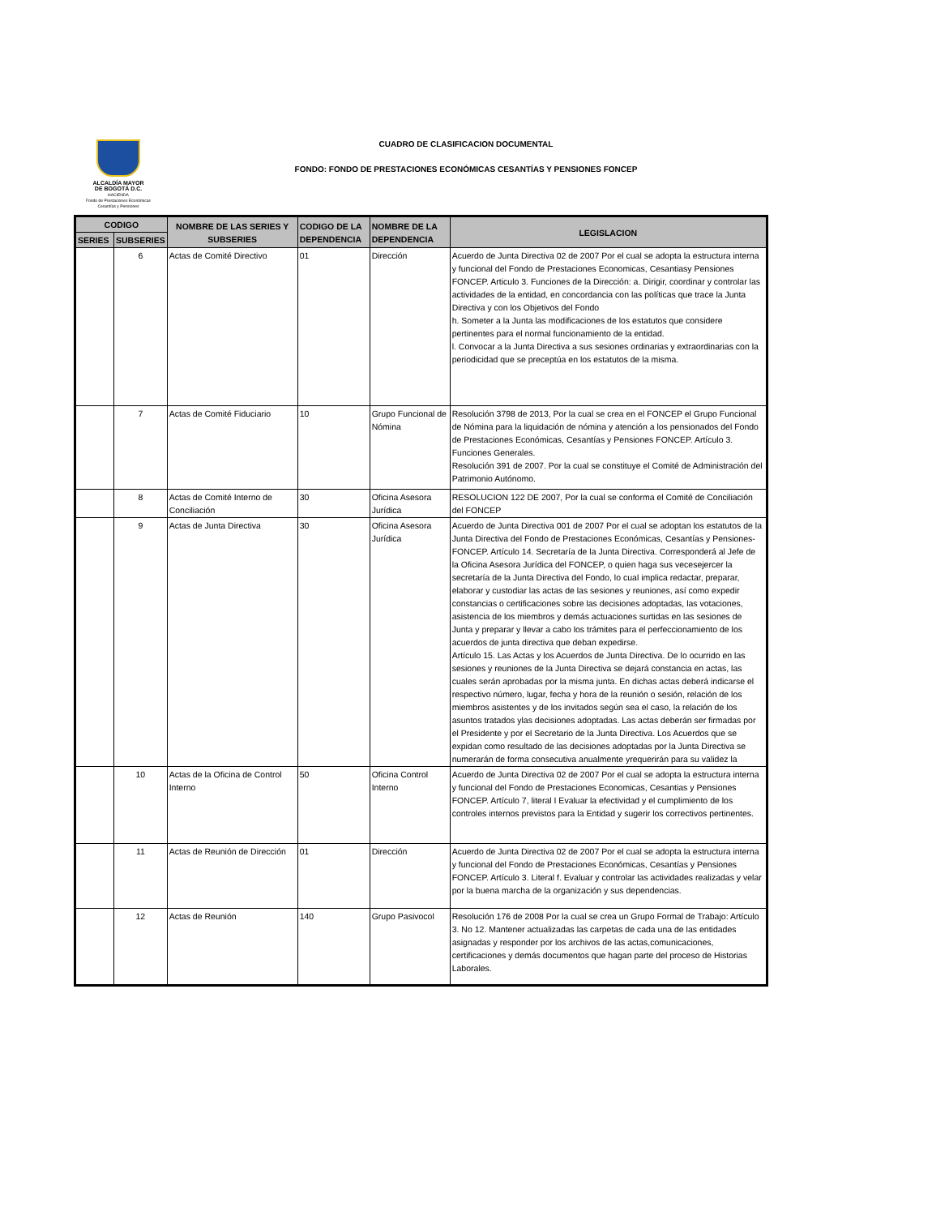ALCALDÍA MAYOR
DE BOGOTÁ D.C.
HACIENDA
Fondo de Prestaciones Económicas Cesantías y Pensiones
CUADRO DE CLASIFICACION DOCUMENTAL
FONDO: FONDO DE PRESTACIONES ECONÓMICAS CESANTÍAS Y PENSIONES FONCEP
| CODIGO | | NOMBRE DE LAS SERIES Y SUBSERIES | CODIGO DE LA DEPENDENCIA | NOMBRE DE LA DEPENDENCIA | LEGISLACION |
| --- | --- | --- | --- | --- | --- |
| SERIES | SUBSERIES | | | | |
| | 6 | Actas de Comité Directivo | 01 | Dirección | Acuerdo de Junta Directiva 02 de 2007 Por el cual se adopta la estructura interna y funcional del Fondo de Prestaciones Economicas, Cesantiasy Pensiones FONCEP. Articulo 3. Funciones de la Dirección: a. Dirigir, coordinar y controlar las actividades de la entidad, en concordancia con las políticas que trace la Junta Directiva y con los Objetivos del Fondo h. Someter a la Junta las modificaciones de los estatutos que considere pertinentes para el normal funcionamiento de la entidad. l. Convocar a la Junta Directiva a sus sesiones ordinarias y extraordinarias con la periodicidad que se preceptúa en los estatutos de la misma. |
| | 7 | Actas de Comité Fiduciario | 10 | Grupo Funcional de Nómina | Resolución 3798 de 2013, Por la cual se crea en el FONCEP el Grupo Funcional de Nómina para la liquidación de nómina y atención a los pensionados del Fondo de Prestaciones Económicas, Cesantías y Pensiones FONCEP. Artículo 3. Funciones Generales. Resolución 391 de 2007. Por la cual se constituye el Comité de Administración del Patrimonio Autónomo. |
| | 8 | Actas de Comité Interno de Conciliación | 30 | Oficina Asesora Jurídica | RESOLUCION 122 DE 2007, Por la cual se conforma el Comité de Conciliación del FONCEP |
| | 9 | Actas de Junta Directiva | 30 | Oficina Asesora Jurídica | Acuerdo de Junta Directiva 001 de 2007 Por el cual se adoptan los estatutos de la Junta Directiva del Fondo de Prestaciones Económicas, Cesantías y Pensiones-FONCEP. Artículo 14. Secretaría de la Junta Directiva. Corresponderá al Jefe de la Oficina Asesora Jurídica del FONCEP, o quien haga sus vecesejercer la secretaría de la Junta Directiva del Fondo, lo cual implica redactar, preparar, elaborar y custodiar las actas de las sesiones y reuniones, así como expedir constancias o certificaciones sobre las decisiones adoptadas, las votaciones, asistencia de los miembros y demás actuaciones surtidas en las sesiones de Junta y preparar y llevar a cabo los trámites para el perfeccionamiento de los acuerdos de junta directiva que deban expedirse. Artículo 15. Las Actas y los Acuerdos de Junta Directiva. De lo ocurrido en las sesiones y reuniones de la Junta Directiva se dejará constancia en actas, las cuales serán aprobadas por la misma junta. En dichas actas deberá indicarse el respectivo número, lugar, fecha y hora de la reunión o sesión, relación de los miembros asistentes y de los invitados según sea el caso, la relación de los asuntos tratados ylas decisiones adoptadas. Las actas deberán ser firmadas por el Presidente y por el Secretario de la Junta Directiva. Los Acuerdos que se expidan como resultado de las decisiones adoptadas por la Junta Directiva se numerarán de forma consecutiva anualmente yrequerirán para su validez la |
| | 10 | Actas de la Oficina de Control Interno | 50 | Oficina Control Interno | Acuerdo de Junta Directiva 02 de 2007 Por el cual se adopta la estructura interna y funcional del Fondo de Prestaciones Economicas, Cesantias y Pensiones FONCEP. Artículo 7, literal I Evaluar la efectividad y el cumplimiento de los controles internos previstos para la Entidad y sugerir los correctivos pertinentes. |
| | 11 | Actas de Reunión de Dirección | 01 | Dirección | Acuerdo de Junta Directiva 02 de 2007 Por el cual se adopta la estructura interna y funcional del Fondo de Prestaciones Económicas, Cesantías y Pensiones FONCEP. Artículo 3. Literal f. Evaluar y controlar las actividades realizadas y velar por la buena marcha de la organización y sus dependencias. |
| | 12 | Actas de Reunión | 140 | Grupo Pasivocol | Resolución 176 de 2008 Por la cual se crea un Grupo Formal de Trabajo: Artículo 3. No 12. Mantener actualizadas las carpetas de cada una de las entidades asignadas y responder por los archivos de las actas,comunicaciones, certificaciones y demás documentos que hagan parte del proceso de Historias Laborales. |